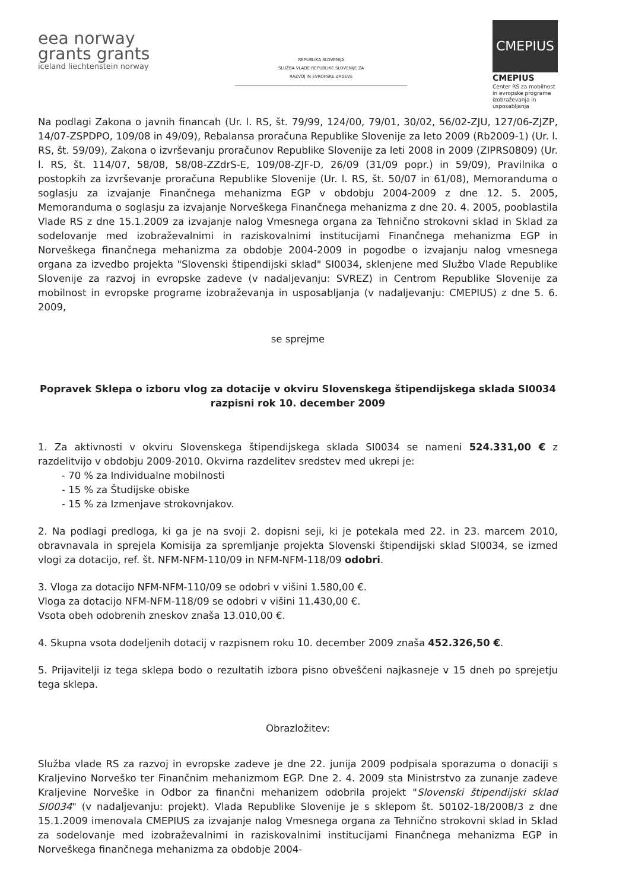eea norway
grants grants
iceland liechtenstein norway
REPUBLIKA SLOVENIJA
SLUŽBA VLADE REPUBLIKE SLOVENIJE ZA
RAZVOJ IN EVROPSKE ZADEVE
CMEPIUS
CMEPIUS
Center RS za mobilnost in evropske programe izobraževanja in usposabljanja
Na podlagi Zakona o javnih financah (Ur. l. RS, št. 79/99, 124/00, 79/01, 30/02, 56/02-ZJU, 127/06-ZJZP, 14/07-ZSPDPO, 109/08 in 49/09), Rebalansa proračuna Republike Slovenije za leto 2009 (Rb2009-1) (Ur. l. RS, št. 59/09), Zakona o izvrševanju proračunov Republike Slovenije za leti 2008 in 2009 (ZIPRS0809) (Ur. l. RS, št. 114/07, 58/08, 58/08-ZZdrS-E, 109/08-ZJF-D, 26/09 (31/09 popr.) in 59/09), Pravilnika o postopkih za izvrševanje proračuna Republike Slovenije (Ur. l. RS, št. 50/07 in 61/08), Memoranduma o soglasju za izvajanje Finančnega mehanizma EGP v obdobju 2004-2009 z dne 12. 5. 2005, Memoranduma o soglasju za izvajanje Norveškega Finančnega mehanizma z dne 20. 4. 2005, pooblastila Vlade RS z dne 15.1.2009 za izvajanje nalog Vmesnega organa za Tehnično strokovni sklad in Sklad za sodelovanje med izobraževalnimi in raziskovalnimi institucijami Finančnega mehanizma EGP in Norveškega finančnega mehanizma za obdobje 2004-2009 in pogodbe o izvajanju nalog vmesnega organa za izvedbo projekta "Slovenski štipendijski sklad" SI0034, sklenjene med Službo Vlade Republike Slovenije za razvoj in evropske zadeve (v nadaljevanju: SVREZ) in Centrom Republike Slovenije za mobilnost in evropske programe izobraževanja in usposabljanja (v nadaljevanju: CMEPIUS) z dne 5. 6. 2009,
se sprejme
Popravek Sklepa o izboru vlog za dotacije v okviru Slovenskega štipendijskega sklada SI0034
razpisni rok 10. december 2009
1. Za aktivnosti v okviru Slovenskega štipendijskega sklada SI0034 se nameni 524.331,00 € z razdelitvijo v obdobju 2009-2010. Okvirna razdelitev sredstev med ukrepi je:
- 70 % za Individualne mobilnosti
- 15 % za Študijske obiske
- 15 % za Izmenjave strokovnjakov.
2. Na podlagi predloga, ki ga je na svoji 2. dopisni seji, ki je potekala med 22. in 23. marcem 2010, obravnavala in sprejela Komisija za spremljanje projekta Slovenski štipendijski sklad SI0034, se izmed vlogi za dotacijo, ref. št. NFM-NFM-110/09 in NFM-NFM-118/09 odobri.
3. Vloga za dotacijo NFM-NFM-110/09 se odobri v višini 1.580,00 €.
Vloga za dotacijo NFM-NFM-118/09 se odobri v višini 11.430,00 €.
Vsota obeh odobrenih zneskov znaša 13.010,00 €.
4. Skupna vsota dodeljenih dotacij v razpisnem roku 10. december 2009 znaša 452.326,50 €.
5. Prijavitelji iz tega sklepa bodo o rezultatih izbora pisno obveščeni najkasneje v 15 dneh po sprejetju tega sklepa.
Obrazložitev:
Služba vlade RS za razvoj in evropske zadeve je dne 22. junija 2009 podpisala sporazuma o donaciji s Kraljevino Norveško ter Finančnim mehanizmom EGP. Dne 2. 4. 2009 sta Ministrstvo za zunanje zadeve Kraljevine Norveške in Odbor za finančni mehanizem odobrila projekt "Slovenski štipendijski sklad SI0034" (v nadaljevanju: projekt). Vlada Republike Slovenije je s sklepom št. 50102-18/2008/3 z dne 15.1.2009 imenovala CMEPIUS za izvajanje nalog Vmesnega organa za Tehnično strokovni sklad in Sklad za sodelovanje med izobraževalnimi in raziskovalnimi institucijami Finančnega mehanizma EGP in Norveškega finančnega mehanizma za obdobje 2004-